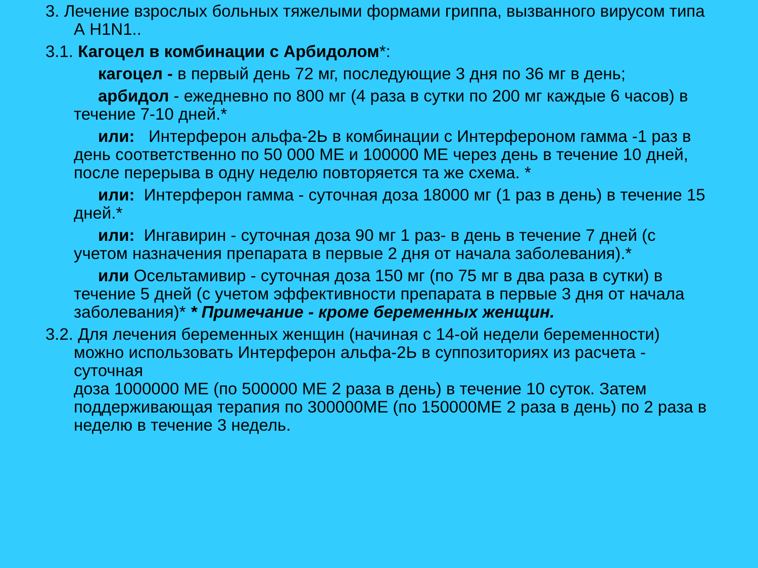3. Лечение взрослых больных тяжелыми формами гриппа, вызванного вирусом типа А H1N1..
3.1. Кагоцел в комбинации с Арбидолом*:
кагоцел - в первый день 72 мг, последующие 3 дня по 36 мг в день;
арбидол - ежедневно по 800 мг (4 раза в сутки по 200 мг каждые 6 часов) в течение 7-10 дней.*
или: Интерферон альфа-2Ь в комбинации с Интерфероном гамма -1 раз в день соответственно по 50 000 ME и 100000 ME через день в течение 10 дней, после перерыва в одну неделю повторяется та же схема. *
или: Интерферон гамма - суточная доза 18000 мг (1 раз в день) в течение 15 дней.*
или: Ингавирин - суточная доза 90 мг 1 раз- в день в течение 7 дней (с учетом назначения препарата в первые 2 дня от начала заболевания).*
или Осельтамивир - суточная доза 150 мг (по 75 мг в два раза в сутки) в течение 5 дней (с учетом эффективности препарата в первые 3 дня от начала заболевания)* * Примечание - кроме беременных женщин.
3.2. Для лечения беременных женщин (начиная с 14-ой недели беременности)
можно использовать Интерферон альфа-2Ь в суппозиториях из расчета - суточная
доза 1000000 ME (по 500000 ME 2 раза в день) в течение 10 суток. Затем
поддерживающая терапия по 300000МЕ (по 150000МЕ 2 раза в день) по 2 раза в
неделю в течение 3 недель.